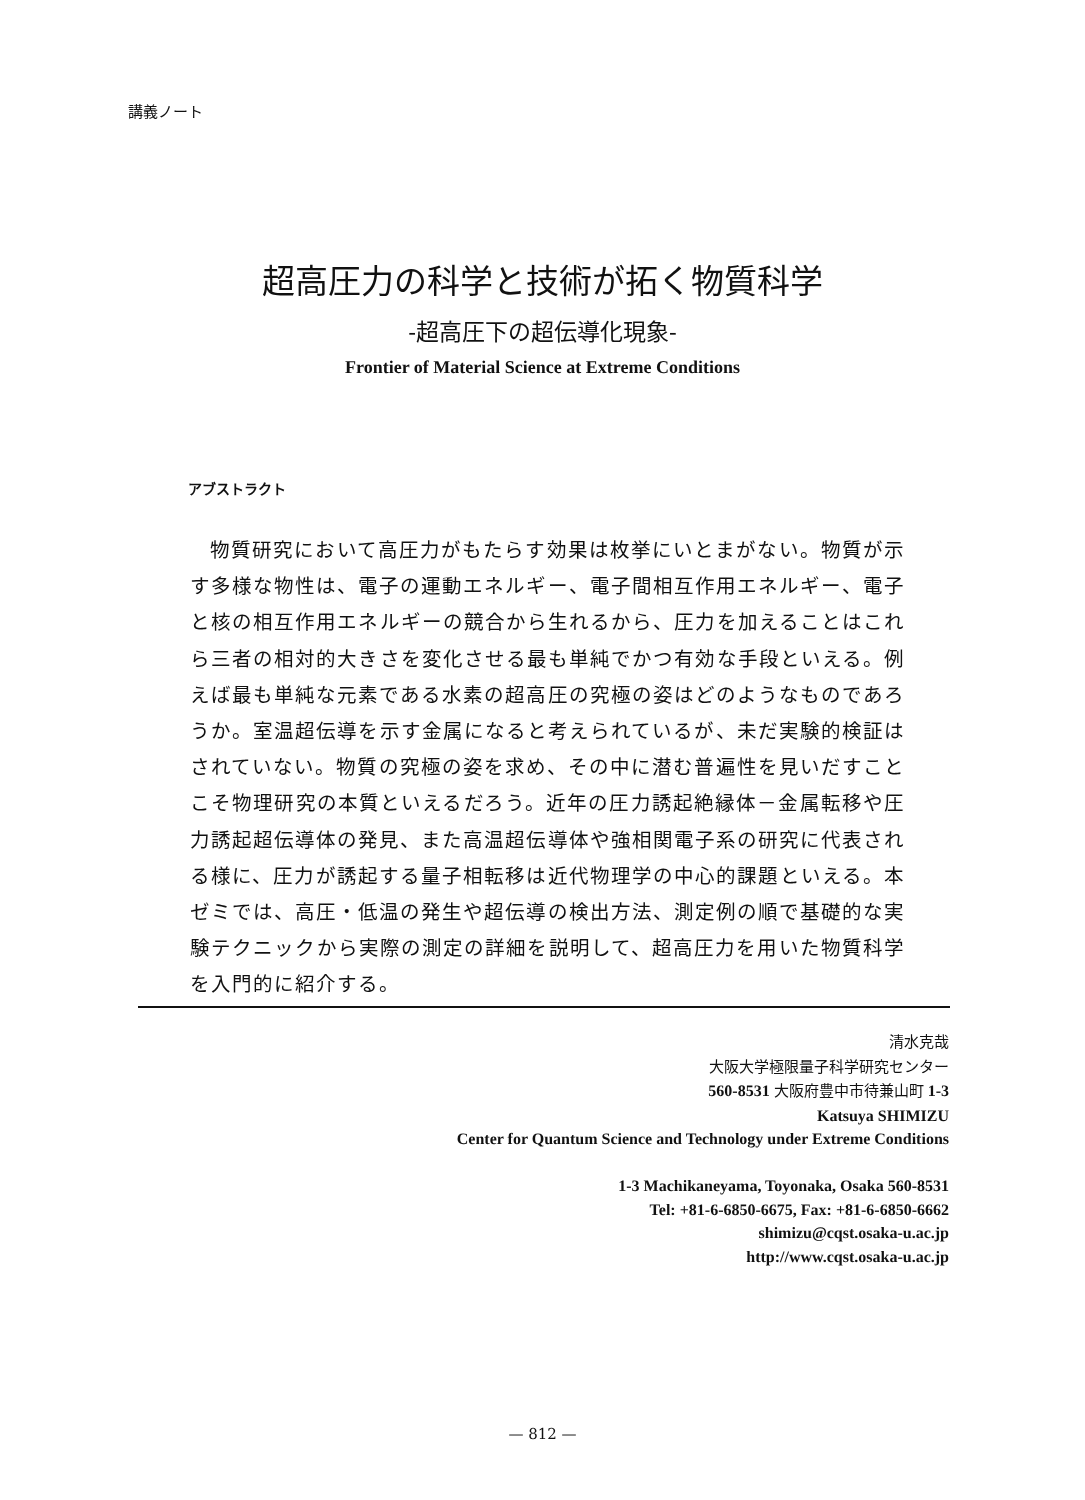講義ノート
超高圧力の科学と技術が拓く物質科学
-超高圧下の超伝導化現象-
Frontier of Material Science at Extreme Conditions
アブストラクト
物質研究において高圧力がもたらす効果は枚挙にいとまがない。物質が示す多様な物性は、電子の運動エネルギー、電子間相互作用エネルギー、電子と核の相互作用エネルギーの競合から生れるから、圧力を加えることはこれら三者の相対的大きさを変化させる最も単純でかつ有効な手段といえる。例えば最も単純な元素である水素の超高圧の究極の姿はどのようなものであろうか。室温超伝導を示す金属になると考えられているが、未だ実験的検証はされていない。物質の究極の姿を求め、その中に潜む普遍性を見いだすことこそ物理研究の本質といえるだろう。近年の圧力誘起絶縁体－金属転移や圧力誘起超伝導体の発見、また高温超伝導体や強相関電子系の研究に代表される様に、圧力が誘起する量子相転移は近代物理学の中心的課題といえる。本ゼミでは、高圧・低温の発生や超伝導の検出方法、測定例の順で基礎的な実験テクニックから実際の測定の詳細を説明して、超高圧力を用いた物質科学を入門的に紹介する。
清水克哉
大阪大学極限量子科学研究センター
560-8531 大阪府豊中市待兼山町 1-3
Katsuya SHIMIZU
Center for Quantum Science and Technology under Extreme Conditions
1-3 Machikaneyama, Toyonaka, Osaka 560-8531
Tel: +81-6-6850-6675, Fax: +81-6-6850-6662
shimizu@cqst.osaka-u.ac.jp
http://www.cqst.osaka-u.ac.jp
— 812 —